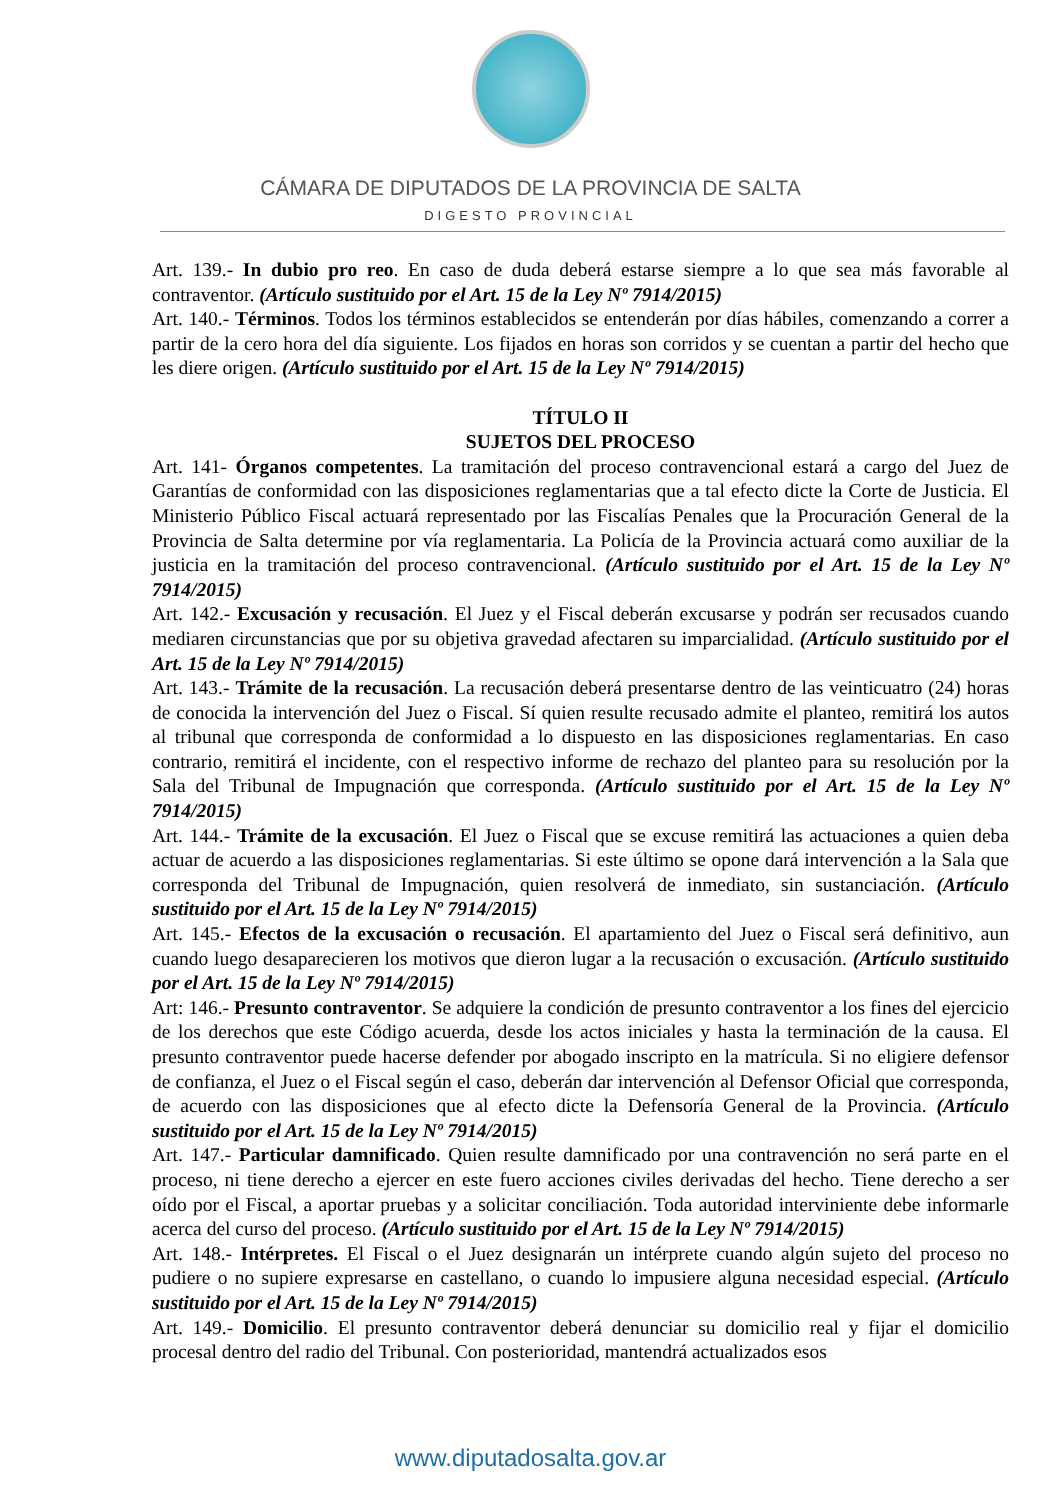CÁMARA DE DIPUTADOS DE LA PROVINCIA DE SALTA
DIGESTO PROVINCIAL
Art. 139.- In dubio pro reo. En caso de duda deberá estarse siempre a lo que sea más favorable al contraventor. (Artículo sustituido por el Art. 15 de la Ley Nº 7914/2015)
Art. 140.- Términos. Todos los términos establecidos se entenderán por días hábiles, comenzando a correr a partir de la cero hora del día siguiente. Los fijados en horas son corridos y se cuentan a partir del hecho que les diere origen. (Artículo sustituido por el Art. 15 de la Ley Nº 7914/2015)
TÍTULO II
SUJETOS DEL PROCESO
Art. 141- Órganos competentes. La tramitación del proceso contravencional estará a cargo del Juez de Garantías de conformidad con las disposiciones reglamentarias que a tal efecto dicte la Corte de Justicia. El Ministerio Público Fiscal actuará representado por las Fiscalías Penales que la Procuración General de la Provincia de Salta determine por vía reglamentaria. La Policía de la Provincia actuará como auxiliar de la justicia en la tramitación del proceso contravencional. (Artículo sustituido por el Art. 15 de la Ley Nº 7914/2015)
Art. 142.- Excusación y recusación. El Juez y el Fiscal deberán excusarse y podrán ser recusados cuando mediaren circunstancias que por su objetiva gravedad afectaren su imparcialidad. (Artículo sustituido por el Art. 15 de la Ley Nº 7914/2015)
Art. 143.- Trámite de la recusación. La recusación deberá presentarse dentro de las veinticuatro (24) horas de conocida la intervención del Juez o Fiscal. Sí quien resulte recusado admite el planteo, remitirá los autos al tribunal que corresponda de conformidad a lo dispuesto en las disposiciones reglamentarias. En caso contrario, remitirá el incidente, con el respectivo informe de rechazo del planteo para su resolución por la Sala del Tribunal de Impugnación que corresponda. (Artículo sustituido por el Art. 15 de la Ley Nº 7914/2015)
Art. 144.- Trámite de la excusación. El Juez o Fiscal que se excuse remitirá las actuaciones a quien deba actuar de acuerdo a las disposiciones reglamentarias. Si este último se opone dará intervención a la Sala que corresponda del Tribunal de Impugnación, quien resolverá de inmediato, sin sustanciación. (Artículo sustituido por el Art. 15 de la Ley Nº 7914/2015)
Art. 145.- Efectos de la excusación o recusación. El apartamiento del Juez o Fiscal será definitivo, aun cuando luego desaparecieren los motivos que dieron lugar a la recusación o excusación. (Artículo sustituido por el Art. 15 de la Ley Nº 7914/2015)
Art: 146.- Presunto contraventor. Se adquiere la condición de presunto contraventor a los fines del ejercicio de los derechos que este Código acuerda, desde los actos iniciales y hasta la terminación de la causa. El presunto contraventor puede hacerse defender por abogado inscripto en la matrícula. Si no eligiere defensor de confianza, el Juez o el Fiscal según el caso, deberán dar intervención al Defensor Oficial que corresponda, de acuerdo con las disposiciones que al efecto dicte la Defensoría General de la Provincia. (Artículo sustituido por el Art. 15 de la Ley Nº 7914/2015)
Art. 147.- Particular damnificado. Quien resulte damnificado por una contravención no será parte en el proceso, ni tiene derecho a ejercer en este fuero acciones civiles derivadas del hecho. Tiene derecho a ser oído por el Fiscal, a aportar pruebas y a solicitar conciliación. Toda autoridad interviniente debe informarle acerca del curso del proceso. (Artículo sustituido por el Art. 15 de la Ley Nº 7914/2015)
Art. 148.- Intérpretes. El Fiscal o el Juez designarán un intérprete cuando algún sujeto del proceso no pudiere o no supiere expresarse en castellano, o cuando lo impusiere alguna necesidad especial. (Artículo sustituido por el Art. 15 de la Ley Nº 7914/2015)
Art. 149.- Domicilio. El presunto contraventor deberá denunciar su domicilio real y fijar el domicilio procesal dentro del radio del Tribunal. Con posterioridad, mantendrá actualizados esos
www.diputadosalta.gov.ar